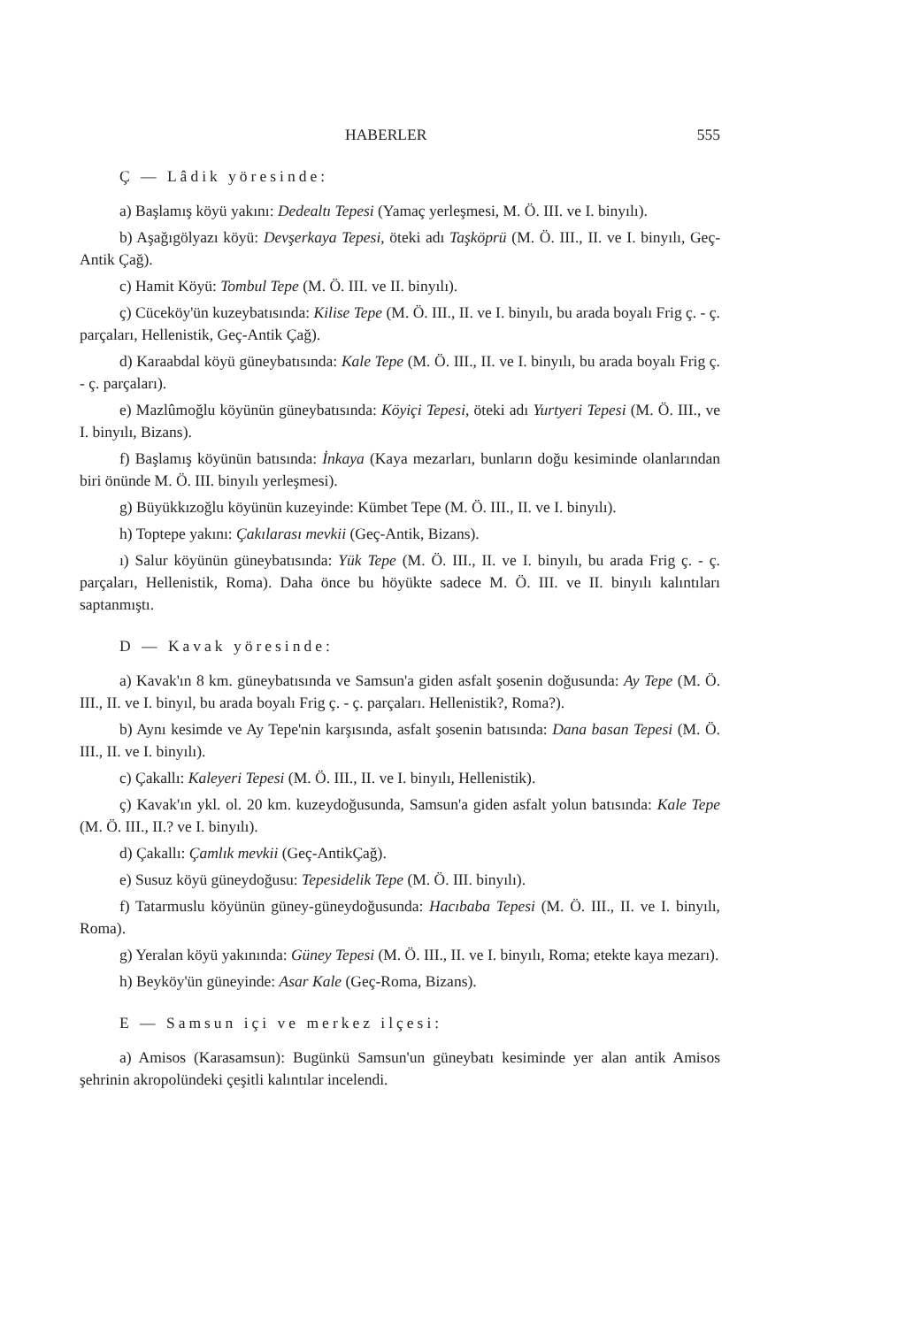HABERLER 555
Ç — Lâdik yöresinde:
a) Başlamış köyü yakını: Dedealtı Tepesi (Yamaç yerleşmesi, M. Ö. III. ve I. binyılı).
b) Aşağıgölyazı köyü: Devşerkaya Tepesi, öteki adı Taşköprü (M. Ö. III., II. ve I. binyılı, Geç-Antik Çağ).
c) Hamit Köyü: Tombul Tepe (M. Ö. III. ve II. binyılı).
ç) Cüceköy'ün kuzeybatısında: Kilise Tepe (M. Ö. III., II. ve I. binyılı, bu arada boyalı Frig ç. - ç. parçaları, Hellenistik, Geç-Antik Çağ).
d) Karaabdal köyü güneybatısında: Kale Tepe (M. Ö. III., II. ve I. binyılı, bu arada boyalı Frig ç. - ç. parçaları).
e) Mazlûmoğlu köyünün güneybatısında: Köyiçi Tepesi, öteki adı Yurtyeri Tepesi (M. Ö. III., ve I. binyılı, Bizans).
f) Başlamış köyünün batısında: İnkaya (Kaya mezarları, bunların doğu kesiminde olanlarından biri önünde M. Ö. III. binyılı yerleşmesi).
g) Büyükkızoğlu köyünün kuzeyinde: Kümbet Tepe (M. Ö. III., II. ve I. binyılı).
h) Toptepe yakını: Çakılarası mevkii (Geç-Antik, Bizans).
ı) Salur köyünün güneybatısında: Yük Tepe (M. Ö. III., II. ve I. binyılı, bu arada Frig ç. - ç. parçaları, Hellenistik, Roma). Daha önce bu höyükte sadece M. Ö. III. ve II. binyılı kalıntıları saptanmıştı.
D — Kavak yöresinde:
a) Kavak'ın 8 km. güneybatısında ve Samsun'a giden asfalt şosenin doğusunda: Ay Tepe (M. Ö. III., II. ve I. binyıl, bu arada boyalı Frig ç. - ç. parçaları. Hellenistik?, Roma?).
b) Aynı kesimde ve Ay Tepe'nin karşısında, asfalt şosenin batısında: Dana basan Tepesi (M. Ö. III., II. ve I. binyılı).
c) Çakallı: Kaleyeri Tepesi (M. Ö. III., II. ve I. binyılı, Hellenistik).
ç) Kavak'ın ykl. ol. 20 km. kuzeydoğusunda, Samsun'a giden asfalt yolun batısında: Kale Tepe (M. Ö. III., II.? ve I. binyılı).
d) Çakallı: Çamlık mevkii (Geç-AntikÇağ).
e) Susuz köyü güneydoğusu: Tepesidelik Tepe (M. Ö. III. binyılı).
f) Tatarmuslu köyünün güney-güneydoğusunda: Hacıbaba Tepesi (M. Ö. III., II. ve I. binyılı, Roma).
g) Yeralan köyü yakınında: Güney Tepesi (M. Ö. III., II. ve I. binyılı, Roma; etekte kaya mezarı).
h) Beyköy'ün güneyinde: Asar Kale (Geç-Roma, Bizans).
E — Samsun içi ve merkez ilçesi:
a) Amisos (Karasamsun): Bugünkü Samsun'un güneybatı kesiminde yer alan antik Amisos şehrinin akropolündeki çeşitli kalıntılar incelendi.